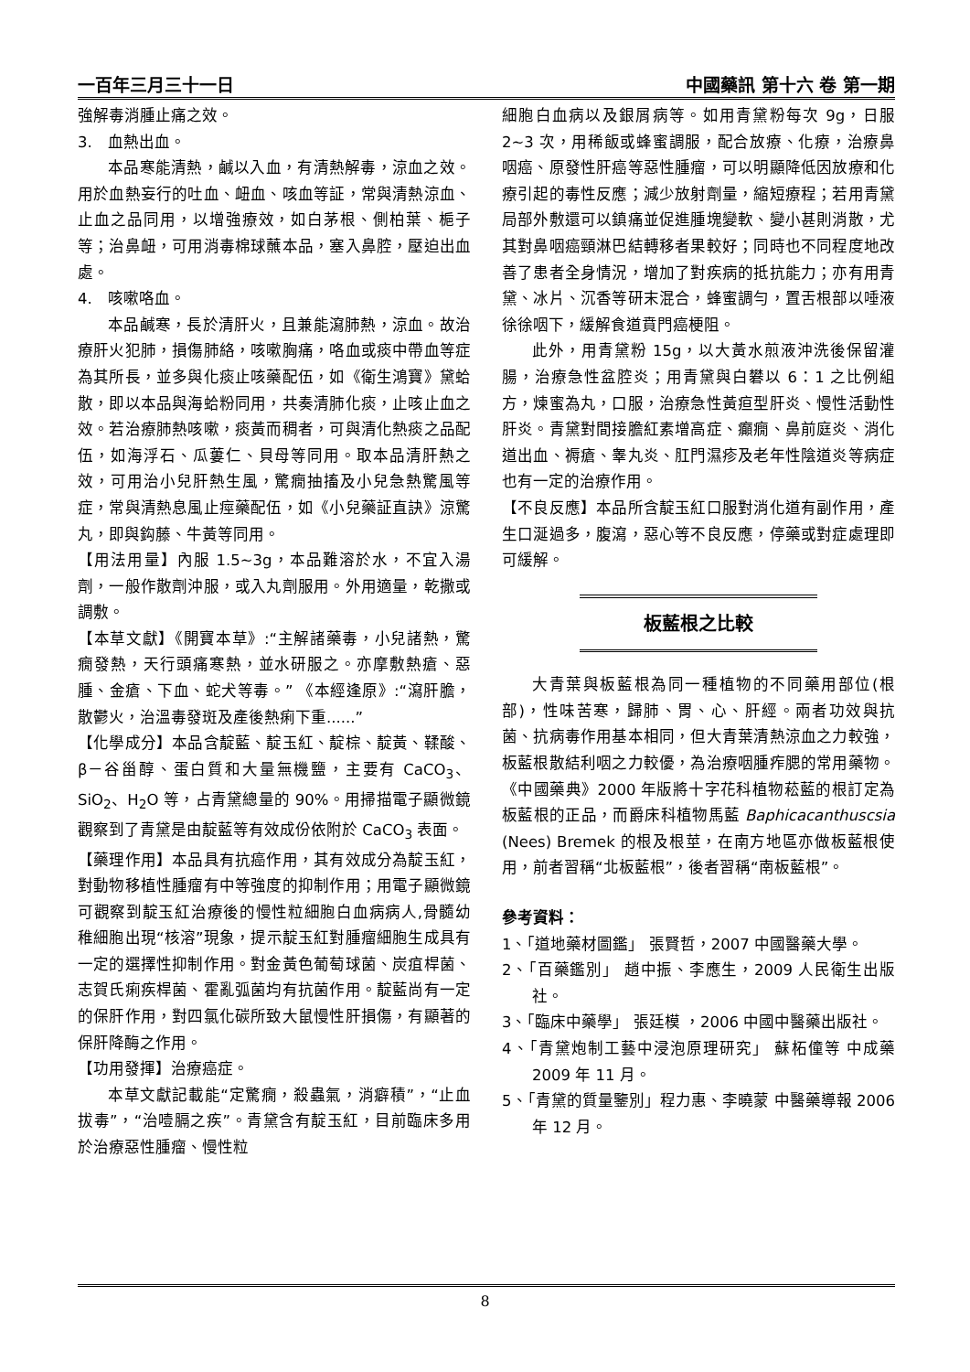一百年三月三十一日 中國藥訊 第十六 卷 第一期
強解毒消腫止痛之效。
3.　血熱出血。
本品寒能清熱，鹹以入血，有清熱解毒，涼血之效。用於血熱妄行的吐血、衄血、咳血等証，常與清熱涼血、止血之品同用，以增強療效，如白茅根、側柏葉、梔子等；治鼻衄，可用消毒棉球蘸本品，塞入鼻腔，壓迫出血處。
4.　咳嗽咯血。
本品鹹寒，長於清肝火，且兼能瀉肺熱，涼血。故治療肝火犯肺，損傷肺絡，咳嗽胸痛，咯血或痰中帶血等症為其所長，並多與化痰止咳藥配伍，如《衛生鴻寶》黛蛤散，即以本品與海蛤粉同用，共奏清肺化痰，止咳止血之效。若治療肺熱咳嗽，痰黃而稠者，可與清化熱痰之品配伍，如海浮石、瓜蔞仁、貝母等同用。取本品清肝熱之效，可用治小兒肝熱生風，驚癇抽搐及小兒急熱驚風等症，常與清熱息風止痙藥配伍，如《小兒藥証直訣》涼驚丸，即與鈎藤、牛黃等同用。
【用法用量】內服 1.5~3g，本品難溶於水，不宜入湯劑，一般作散劑沖服，或入丸劑服用。外用適量，乾撒或調敷。
【本草文獻】《開寶本草》:“主解諸藥毒，小兒諸熱，驚癇發熱，天行頭痛寒熱，並水研服之。亦摩敷熱瘡、惡腫、金瘡、下血、蛇犬等毒。” 《本經逢原》:“瀉肝膽，散鬱火，治溫毒發斑及產後熱痢下重......”
【化學成分】本品含靛藍、靛玉紅、靛棕、靛黃、鞣酸、β－谷甾醇、蛋白質和大量無機鹽，主要有 CaCO<sub>3</sub>、SiO<sub>2</sub>、H<sub>2</sub>O 等，占青黛總量的 90%。用掃描電子顯微鏡觀察到了青黛是由靛藍等有效成份依附於 CaCO<sub>3</sub> 表面。
【藥理作用】本品具有抗癌作用，其有效成分為靛玉紅，對動物移植性腫瘤有中等強度的抑制作用；用電子顯微鏡可觀察到靛玉紅治療後的慢性粒細胞白血病病人,骨髓幼稚細胞出現“核溶”現象，提示靛玉紅對腫瘤細胞生成具有一定的選擇性抑制作用。對金黃色葡萄球菌、炭疽桿菌、志賀氏痢疾桿菌、霍亂弧菌均有抗菌作用。靛藍尚有一定的保肝作用，對四氯化碳所致大鼠慢性肝損傷，有顯著的保肝降酶之作用。
【功用發揮】治療癌症。
本草文獻記載能“定驚癇，殺蟲氣，消癖積”，“止血拔毒”，“治噎膈之疾”。青黛含有靛玉紅，目前臨床多用於治療惡性腫瘤、慢性粒
細胞白血病以及銀屑病等。如用青黛粉每次 9g，日服 2~3 次，用稀飯或蜂蜜調服，配合放療、化療，治療鼻咽癌、原發性肝癌等惡性腫瘤，可以明顯降低因放療和化療引起的毒性反應；減少放射劑量，縮短療程；若用青黛局部外敷還可以鎮痛並促進腫塊變軟、變小甚則消散，尤其對鼻咽癌頸淋巴結轉移者果較好；同時也不同程度地改善了患者全身情況，增加了對疾病的抵抗能力；亦有用青黛、冰片、沉香等研末混合，蜂蜜調勻，置舌根部以唾液徐徐咽下，緩解食道賁門癌梗阻。
此外，用青黛粉 15g，以大黃水煎液沖洗後保留灌腸，治療急性盆腔炎；用青黛與白礬以 6：1 之比例組方，煉蜜為丸，口服，治療急性黃疸型肝炎、慢性活動性肝炎。青黛對間接膽紅素增高症、癲癇、鼻前庭炎、消化道出血、褥瘡、睾丸炎、肛門濕疹及老年性陰道炎等病症也有一定的治療作用。
【不良反應】本品所含靛玉紅口服對消化道有副作用，產生口涎過多，腹瀉，惡心等不良反應，停藥或對症處理即可緩解。
板藍根之比較
大青葉與板藍根為同一種植物的不同藥用部位(根部)，性味苦寒，歸肺、胃、心、肝經。兩者功效與抗菌、抗病毒作用基本相同，但大青葉清熱涼血之力較強，板藍根散結利咽之力較優，為治療咽腫痄腮的常用藥物。《中國藥典》2000 年版將十字花科植物菘藍的根訂定為板藍根的正品，而爵床科植物馬藍 Baphicacanthuscsia (Nees) Bremek 的根及根莖，在南方地區亦做板藍根使用，前者習稱“北板藍根”，後者習稱“南板藍根”。
參考資料：
1、「道地藥材圖鑑」 張賢哲，2007 中國醫藥大學。
2、「百藥鑑別」 趙中振、李應生，2009 人民衛生出版社。
3、「臨床中藥學」 張廷模 ，2006 中國中醫藥出版社。
4、「青黛炮制工藝中浸泡原理研究」 蘇柘僮等 中成藥 2009 年 11 月。
5、「青黛的質量鑒別」程力惠、李曉蒙 中醫藥導報 2006 年 12 月。
8